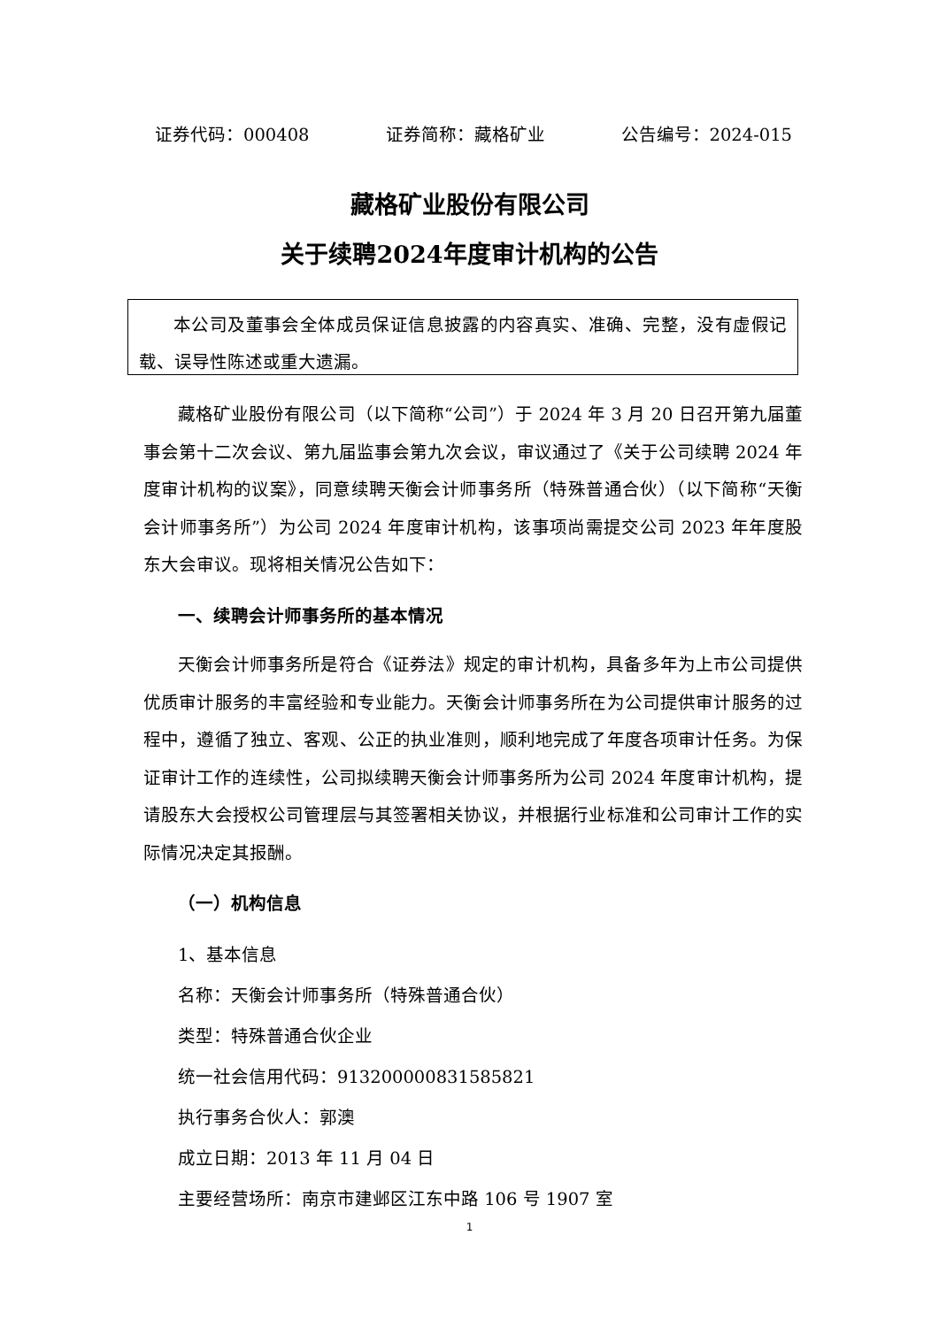证券代码：000408 证券简称：藏格矿业 公告编号：2024-015
藏格矿业股份有限公司
关于续聘2024年度审计机构的公告
本公司及董事会全体成员保证信息披露的内容真实、准确、完整，没有虚假记载、误导性陈述或重大遗漏。
藏格矿业股份有限公司（以下简称“公司”）于 2024 年 3 月 20 日召开第九届董事会第十二次会议、第九届监事会第九次会议，审议通过了《关于公司续聘 2024 年度审计机构的议案》，同意续聘天衡会计师事务所（特殊普通合伙）（以下简称“天衡会计师事务所”）为公司 2024 年度审计机构，该事项尚需提交公司 2023 年年度股东大会审议。现将相关情况公告如下：
一、续聘会计师事务所的基本情况
天衡会计师事务所是符合《证券法》规定的审计机构，具备多年为上市公司提供优质审计服务的丰富经验和专业能力。天衡会计师事务所在为公司提供审计服务的过程中，遵循了独立、客观、公正的执业准则，顺利地完成了年度各项审计任务。为保证审计工作的连续性，公司拟续聘天衡会计师事务所为公司 2024 年度审计机构，提请股东大会授权公司管理层与其签署相关协议，并根据行业标准和公司审计工作的实际情况决定其报酬。
（一）机构信息
1、基本信息
名称：天衡会计师事务所（特殊普通合伙）
类型：特殊普通合伙企业
统一社会信用代码：913200000831585821
执行事务合伙人：郭澳
成立日期：2013 年 11 月 04 日
主要经营场所：南京市建邺区江东中路 106 号 1907 室
1